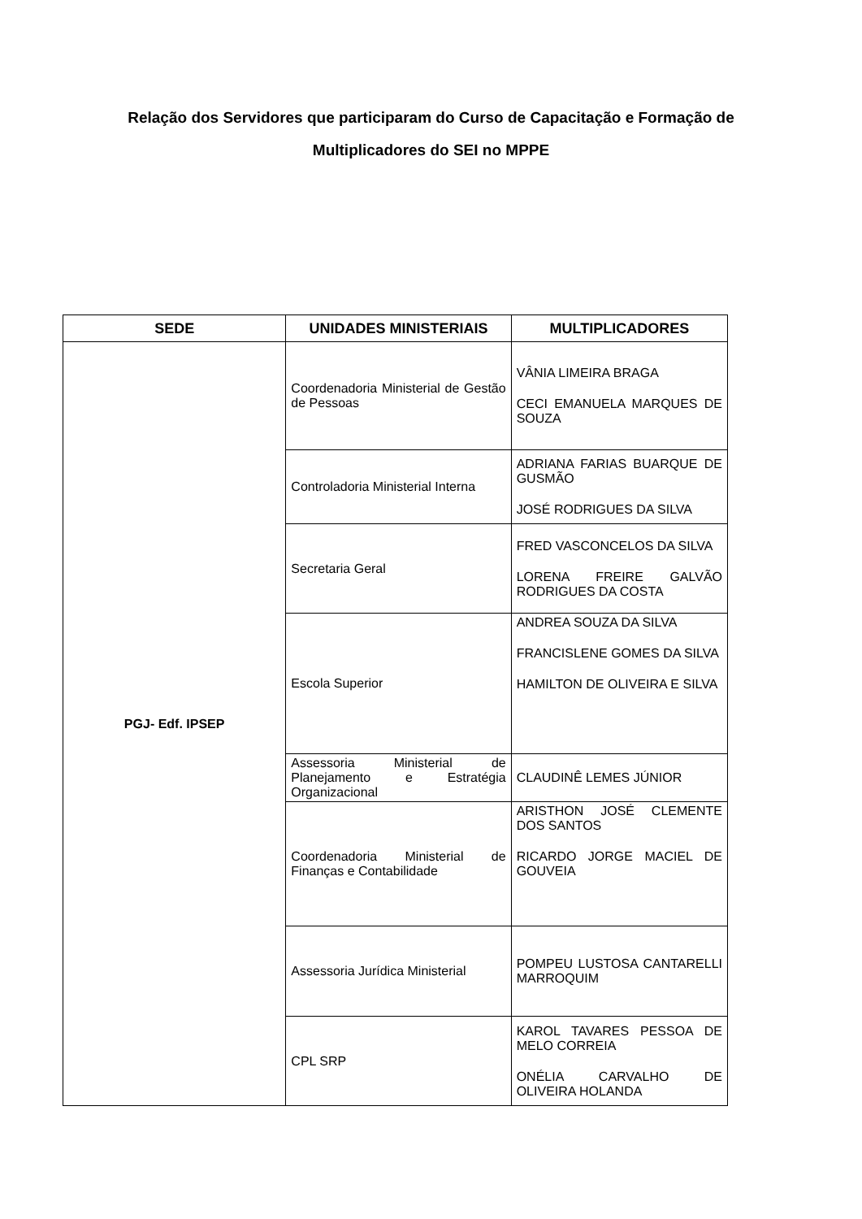Relação dos Servidores que participaram do Curso de Capacitação e Formação de
Multiplicadores do SEI no MPPE
| SEDE | UNIDADES MINISTERIAIS | MULTIPLICADORES |
| --- | --- | --- |
| PGJ- Edf. IPSEP | Coordenadoria Ministerial de Gestão de Pessoas | VÂNIA LIMEIRA BRAGA CECI EMANUELA MARQUES DE SOUZA |
| | Controladoria Ministerial Interna | ADRIANA FARIAS BUARQUE DE GUSMÃO JOSÉ RODRIGUES DA SILVA |
| | Secretaria Geral | FRED VASCONCELOS DA SILVA LORENA FREIRE GALVÃO RODRIGUES DA COSTA |
| | Escola Superior | ANDREA SOUZA DA SILVA FRANCISLENE GOMES DA SILVA HAMILTON DE OLIVEIRA E SILVA |
| | Assessoria Ministerial de Planejamento e Estratégia Organizacional | CLAUDINÊ LEMES JÚNIOR |
| | Coordenadoria Ministerial de Finanças e Contabilidade | ARISTHON JOSÉ CLEMENTE DOS SANTOS RICARDO JORGE MACIEL DE GOUVEIA |
| | Assessoria Jurídica Ministerial | POMPEU LUSTOSA CANTARELLI MARROQUIM |
| | CPL SRP | KAROL TAVARES PESSOA DE MELO CORREIA ONÉLIA CARVALHO DE OLIVEIRA HOLANDA |